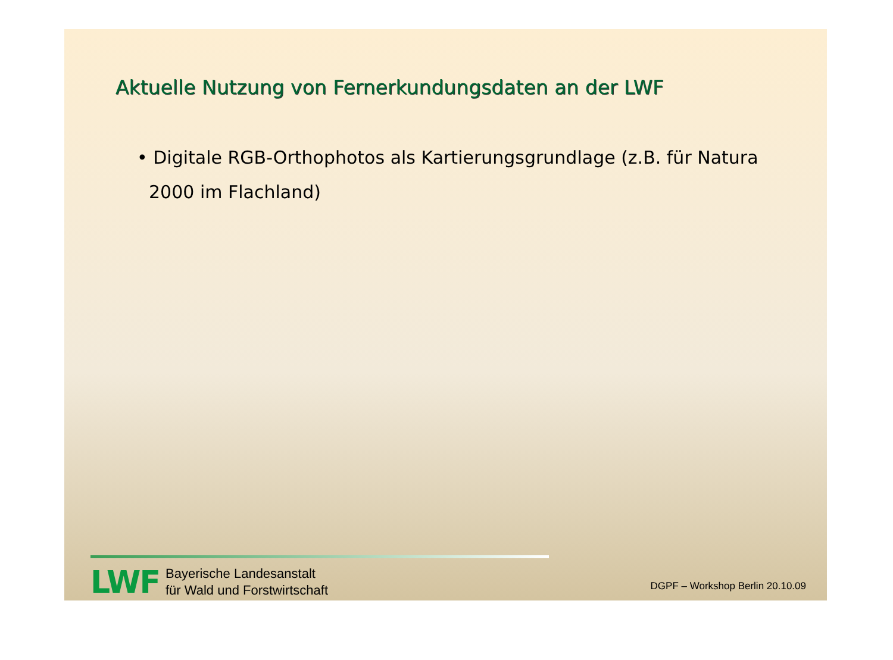Aktuelle Nutzung von Fernerkundungsdaten an der LWF
• Digitale RGB-Orthophotos als Kartierungsgrundlage (z.B. für Natura 2000 im Flachland)
LWF
Bayerische Landesanstalt
für Wald und Forstwirtschaft
DGPF – Workshop Berlin 20.10.09